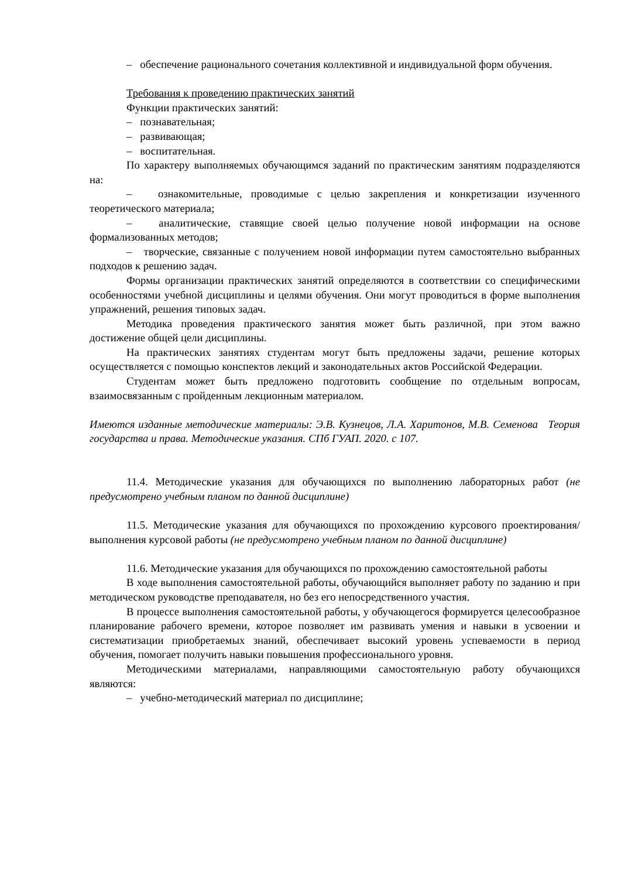– обеспечение рационального сочетания коллективной и индивидуальной форм обучения.
Требования к проведению практических занятий
Функции практических занятий:
– познавательная;
– развивающая;
– воспитательная.
По характеру выполняемых обучающимся заданий по практическим занятиям подразделяются на:
– ознакомительные, проводимые с целью закрепления и конкретизации изученного теоретического материала;
– аналитические, ставящие своей целью получение новой информации на основе формализованных методов;
– творческие, связанные с получением новой информации путем самостоятельно выбранных подходов к решению задач.
Формы организации практических занятий определяются в соответствии со специфическими особенностями учебной дисциплины и целями обучения. Они могут проводиться в форме выполнения упражнений, решения типовых задач.
Методика проведения практического занятия может быть различной, при этом важно достижение общей цели дисциплины.
На практических занятиях студентам могут быть предложены задачи, решение которых осуществляется с помощью конспектов лекций и законодательных актов Российской Федерации.
Студентам может быть предложено подготовить сообщение по отдельным вопросам, взаимосвязанным с пройденным лекционным материалом.
Имеются изданные методические материалы: Э.В. Кузнецов, Л.А. Харитонов, М.В. Семенова Теория государства и права. Методические указания. СПб ГУАП. 2020. с 107.
11.4. Методические указания для обучающихся по выполнению лабораторных работ (не предусмотрено учебным планом по данной дисциплине)
11.5. Методические указания для обучающихся по прохождению курсового проектирования/выполнения курсовой работы (не предусмотрено учебным планом по данной дисциплине)
11.6. Методические указания для обучающихся по прохождению самостоятельной работы
В ходе выполнения самостоятельной работы, обучающийся выполняет работу по заданию и при методическом руководстве преподавателя, но без его непосредственного участия.
В процессе выполнения самостоятельной работы, у обучающегося формируется целесообразное планирование рабочего времени, которое позволяет им развивать умения и навыки в усвоении и систематизации приобретаемых знаний, обеспечивает высокий уровень успеваемости в период обучения, помогает получить навыки повышения профессионального уровня.
Методическими материалами, направляющими самостоятельную работу обучающихся являются:
– учебно-методический материал по дисциплине;